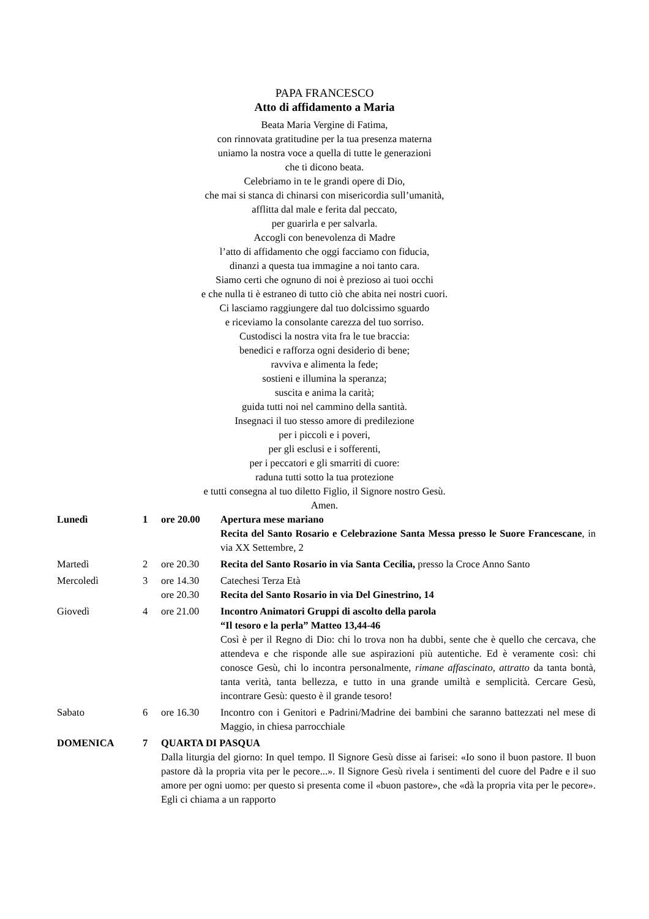PAPA FRANCESCO
Atto di affidamento a Maria
Beata Maria Vergine di Fatima,
con rinnovata gratitudine per la tua presenza materna
uniamo la nostra voce a quella di tutte le generazioni
che ti dicono beata.
Celebriamo in te le grandi opere di Dio,
che mai si stanca di chinarsi con misericordia sull’umanità,
afflitta dal male e ferita dal peccato,
per guarirla e per salvarla.
Accogli con benevolenza di Madre
l’atto di affidamento che oggi facciamo con fiducia,
dinanzi a questa tua immagine a noi tanto cara.
Siamo certi che ognuno di noi è prezioso ai tuoi occhi
e che nulla ti è estraneo di tutto ciò che abita nei nostri cuori.
Ci lasciamo raggiungere dal tuo dolcissimo sguardo
e riceviamo la consolante carezza del tuo sorriso.
Custodisci la nostra vita fra le tue braccia:
benedici e rafforza ogni desiderio di bene;
ravviva e alimenta la fede;
sostieni e illumina la speranza;
suscita e anima la carità;
guida tutti noi nel cammino della santità.
Insegnaci il tuo stesso amore di predilezione
per i piccoli e i poveri,
per gli esclusi e i sofferenti,
per i peccatori e gli smarriti di cuore:
raduna tutti sotto la tua protezione
e tutti consegna al tuo diletto Figlio, il Signore nostro Gesù.
Amen.
| Lunedì | 1 | ore 20.00 | Apertura mese mariano Recita del Santo Rosario e Celebrazione Santa Messa presso le Suore Francescane , in via XX Settembre, 2 |
| Martedì | 2 | ore 20.30 | Recita del Santo Rosario in via Santa Cecilia, presso la Croce Anno Santo |
| Mercoledì | 3 | ore 14.30 ore 20.30 | Catechesi Terza Età Recita del Santo Rosario in via Del Ginestrino, 14 |
| Giovedì | 4 | ore 21.00 | Incontro Animatori Gruppi di ascolto della parola “Il tesoro e la perla” Matteo 13,44-46 Così è per il Regno di Dio: chi lo trova non ha dubbi, sente che è quello che cercava, che attendeva e che risponde alle sue aspirazioni più autentiche. Ed è veramente così: chi conosce Gesù, chi lo incontra personalmente, rimane affascinato, attratto da tanta bontà, tanta verità, tanta bellezza, e tutto in una grande umiltà e semplicità. Cercare Gesù, incontrare Gesù: questo è il grande tesoro! |
| Sabato | 6 | ore 16.30 | Incontro con i Genitori e Padrini/Madrine dei bambini che saranno battezzati nel mese di Maggio, in chiesa parrocchiale |
| DOMENICA | 7 | QUARTA DI PASQUA Dalla liturgia del giorno: In quel tempo. Il Signore Gesù disse ai farisei: «Io sono il buon pastore. Il buon pastore dà la propria vita per le pecore...». Il Signore Gesù rivela i sentimenti del cuore del Padre e il suo amore per ogni uomo: per questo si presenta come il «buon pastore», che «dà la propria vita per le pecore». Egli ci chiama a un rapporto | |